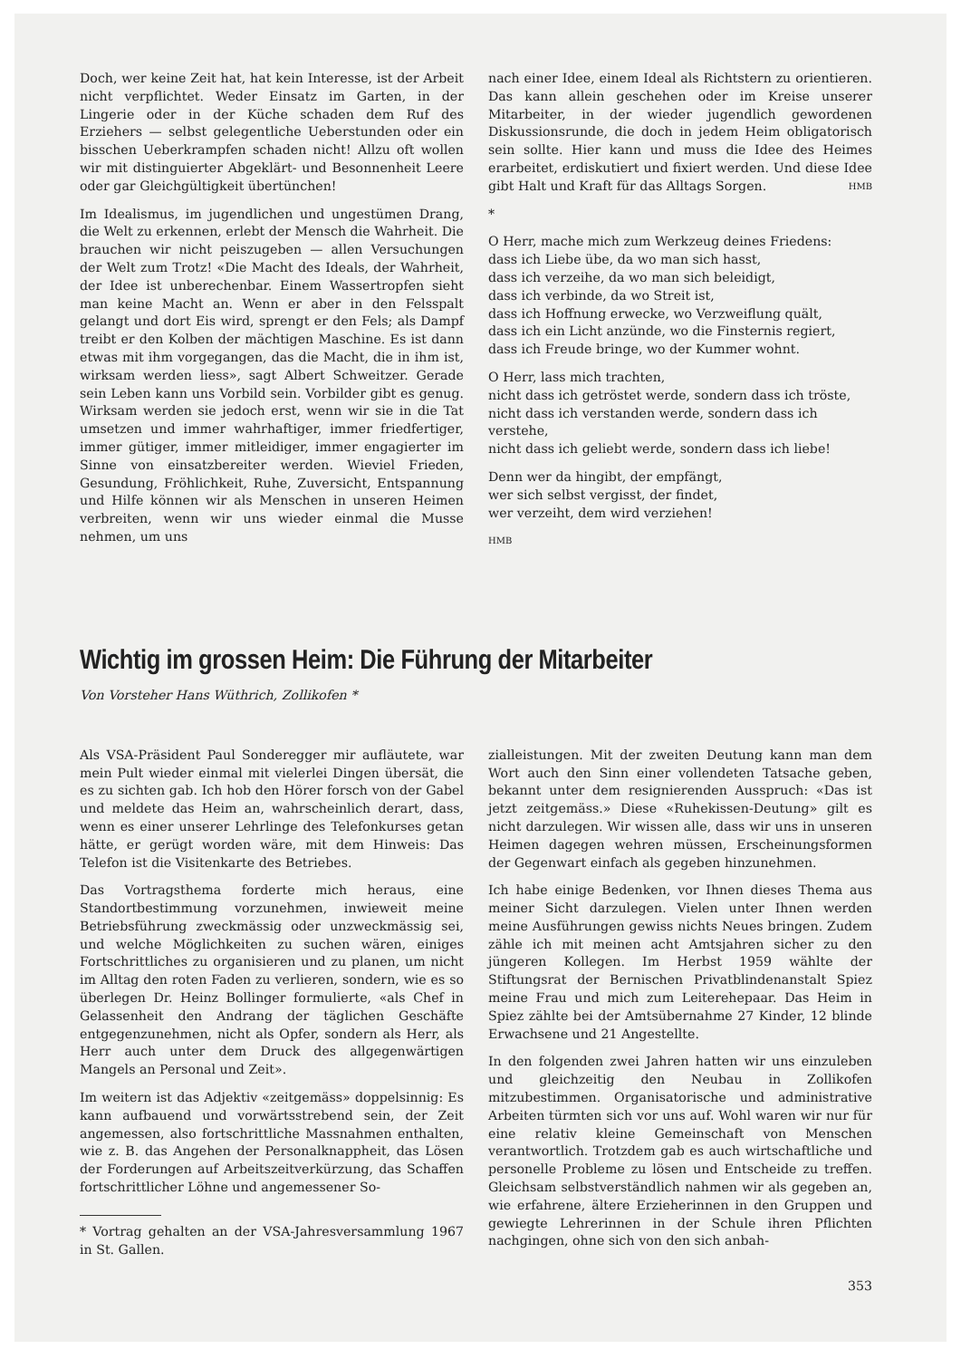Doch, wer keine Zeit hat, hat kein Interesse, ist der Arbeit nicht verpflichtet. Weder Einsatz im Garten, in der Lingerie oder in der Küche schaden dem Ruf des Erziehers — selbst gelegentliche Ueberstunden oder ein bisschen Ueberkrampfen schaden nicht! Allzu oft wollen wir mit distinguierter Abgeklärt- und Besonnenheit Leere oder gar Gleichgültigkeit übertünchen!
Im Idealismus, im jugendlichen und ungestümen Drang, die Welt zu erkennen, erlebt der Mensch die Wahrheit. Die brauchen wir nicht peiszugeben — allen Versuchungen der Welt zum Trotz! «Die Macht des Ideals, der Wahrheit, der Idee ist unberechenbar. Einem Wassertropfen sieht man keine Macht an. Wenn er aber in den Felsspalt gelangt und dort Eis wird, sprengt er den Fels; als Dampf treibt er den Kolben der mächtigen Maschine. Es ist dann etwas mit ihm vorgegangen, das die Macht, die in ihm ist, wirksam werden liess», sagt Albert Schweitzer. Gerade sein Leben kann uns Vorbild sein. Vorbilder gibt es genug. Wirksam werden sie jedoch erst, wenn wir sie in die Tat umsetzen und immer wahrhaftiger, immer friedfertiger, immer gütiger, immer mitleidiger, immer engagierter im Sinne von einsatzbereiter werden. Wieviel Frieden, Gesundung, Fröhlichkeit, Ruhe, Zuversicht, Entspannung und Hilfe können wir als Menschen in unseren Heimen verbreiten, wenn wir uns wieder einmal die Musse nehmen, um uns
nach einer Idee, einem Ideal als Richtstern zu orientieren. Das kann allein geschehen oder im Kreise unserer Mitarbeiter, in der wieder jugendlich gewordenen Diskussionsrunde, die doch in jedem Heim obligatorisch sein sollte. Hier kann und muss die Idee des Heimes erarbeitet, erdiskutiert und fixiert werden. Und diese Idee gibt Halt und Kraft für das Alltags Sorgen. HMB
*
O Herr, mache mich zum Werkzeug deines Friedens:
dass ich Liebe übe, da wo man sich hasst,
dass ich verzeihe, da wo man sich beleidigt,
dass ich verbinde, da wo Streit ist,
dass ich Hoffnung erwecke, wo Verzweiflung quält,
dass ich ein Licht anzünde, wo die Finsternis regiert,
dass ich Freude bringe, wo der Kummer wohnt.
O Herr, lass mich trachten,
nicht dass ich getröstet werde, sondern dass ich tröste,
nicht dass ich verstanden werde, sondern dass ich verstehe,
nicht dass ich geliebt werde, sondern dass ich liebe!
Denn wer da hingibt, der empfängt,
wer sich selbst vergisst, der findet,
wer verzeiht, dem wird verziehen!
HMB
Wichtig im grossen Heim: Die Führung der Mitarbeiter
Von Vorsteher Hans Wüthrich, Zollikofen *
Als VSA-Präsident Paul Sonderegger mir aufläutete, war mein Pult wieder einmal mit vielerlei Dingen übersät, die es zu sichten gab. Ich hob den Hörer forsch von der Gabel und meldete das Heim an, wahrscheinlich derart, dass, wenn es einer unserer Lehrlinge des Telefonkurses getan hätte, er gerügt worden wäre, mit dem Hinweis: Das Telefon ist die Visitenkarte des Betriebes.
Das Vortragsthema forderte mich heraus, eine Standortbestimmung vorzunehmen, inwieweit meine Betriebsführung zweckmässig oder unzweckmässig sei, und welche Möglichkeiten zu suchen wären, einiges Fortschrittliches zu organisieren und zu planen, um nicht im Alltag den roten Faden zu verlieren, sondern, wie es so überlegen Dr. Heinz Bollinger formulierte, «als Chef in Gelassenheit den Andrang der täglichen Geschäfte entgegenzunehmen, nicht als Opfer, sondern als Herr, als Herr auch unter dem Druck des allgegenwärtigen Mangels an Personal und Zeit».
Im weitern ist das Adjektiv «zeitgemäss» doppelsinnig: Es kann aufbauend und vorwärtsstrebend sein, der Zeit angemessen, also fortschrittliche Massnahmen enthalten, wie z. B. das Angehen der Personalknappheit, das Lösen der Forderungen auf Arbeitszeitverkürzung, das Schaffen fortschrittlicher Löhne und angemessener So-
* Vortrag gehalten an der VSA-Jahresversammlung 1967 in St. Gallen.
zialleistungen. Mit der zweiten Deutung kann man dem Wort auch den Sinn einer vollendeten Tatsache geben, bekannt unter dem resignierenden Ausspruch: «Das ist jetzt zeitgemäss.» Diese «Ruhekissen-Deutung» gilt es nicht darzulegen. Wir wissen alle, dass wir uns in unseren Heimen dagegen wehren müssen, Erscheinungsformen der Gegenwart einfach als gegeben hinzunehmen.
Ich habe einige Bedenken, vor Ihnen dieses Thema aus meiner Sicht darzulegen. Vielen unter Ihnen werden meine Ausführungen gewiss nichts Neues bringen. Zudem zähle ich mit meinen acht Amtsjahren sicher zu den jüngeren Kollegen. Im Herbst 1959 wählte der Stiftungsrat der Bernischen Privatblindenanstalt Spiez meine Frau und mich zum Leiterehepaar. Das Heim in Spiez zählte bei der Amtsübernahme 27 Kinder, 12 blinde Erwachsene und 21 Angestellte.
In den folgenden zwei Jahren hatten wir uns einzuleben und gleichzeitig den Neubau in Zollikofen mitzubestimmen. Organisatorische und administrative Arbeiten türmten sich vor uns auf. Wohl waren wir nur für eine relativ kleine Gemeinschaft von Menschen verantwortlich. Trotzdem gab es auch wirtschaftliche und personelle Probleme zu lösen und Entscheide zu treffen. Gleichsam selbstverständlich nahmen wir als gegeben an, wie erfahrene, ältere Erzieherinnen in den Gruppen und gewiegte Lehrerinnen in der Schule ihren Pflichten nachgingen, ohne sich von den sich anbah-
353